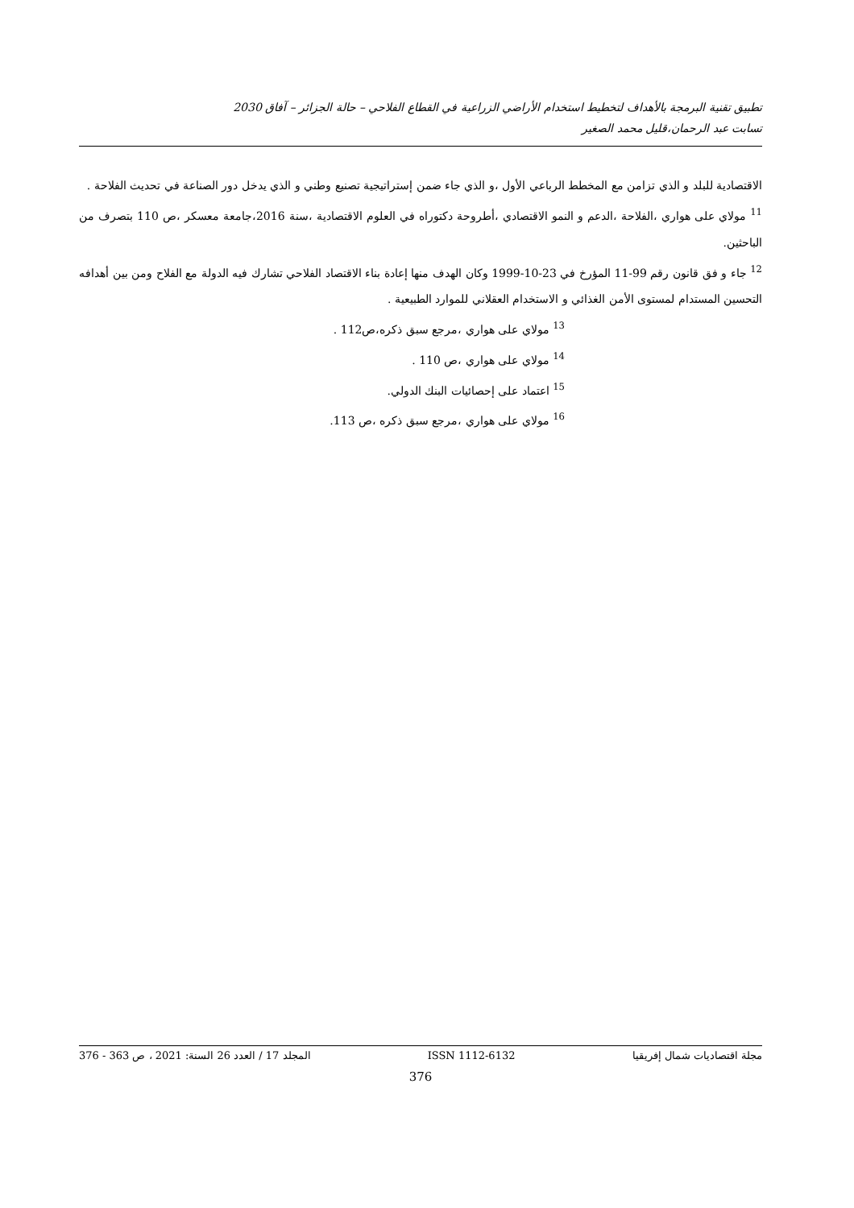تطبيق تقنية البرمجة بالأهداف لتخطيط استخدام الأراضي الزراعية في القطاع الفلاحي – حالة الجزائر – آفاق 2030
تسابت عبد الرحمان،قليل محمد الصغير
الاقتصادية للبلد و الذي تزامن مع المخطط الرباعي الأول ،و الذي جاء ضمن إستراتيجية تصنيع وطني و الذي يدخل دور الصناعة في تحديث الفلاحة .
<sup>11</sup> مولاي على هواري ،الفلاحة ،الدعم و النمو الاقتصادي ،أطروحة دكتوراه في العلوم الاقتصادية ،سنة 2016،جامعة معسكر ،ص 110 بتصرف من الباحثين.
<sup>12</sup> جاء و فق قانون رقم 99-11 المؤرخ في 23-10-1999 وكان الهدف منها إعادة بناء الاقتصاد الفلاحي تشارك فيه الدولة مع الفلاح ومن بين أهدافه التحسين المستدام لمستوى الأمن الغذائي و الاستخدام العقلاني للموارد الطبيعية .
<sup>13</sup> مولاي على هواري ،مرجع سبق ذكره،ص112 .
<sup>14</sup> مولاي على هواري ،ص 110 .
<sup>15</sup> اعتماد على إحصائيات البنك الدولي.
<sup>16</sup> مولاي على هواري ،مرجع سبق ذكره ،ص 113.
مجلة اقتصاديات شمال إفريقيا ISSN 1112-6132 المجلد 17 / العدد 26 السنة: 2021 ، ص 363 - 376
376